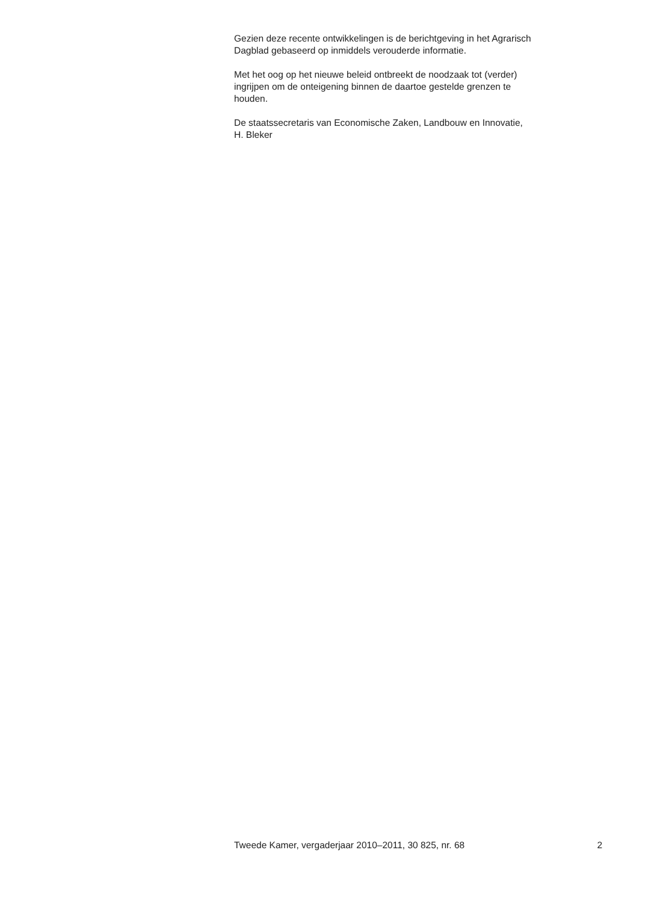Gezien deze recente ontwikkelingen is de berichtgeving in het Agrarisch
Dagblad gebaseerd op inmiddels verouderde informatie.
Met het oog op het nieuwe beleid ontbreekt de noodzaak tot (verder)
ingrijpen om de onteigening binnen de daartoe gestelde grenzen te
houden.
De staatssecretaris van Economische Zaken, Landbouw en Innovatie,
H. Bleker
Tweede Kamer, vergaderjaar 2010–2011, 30 825, nr. 68 2